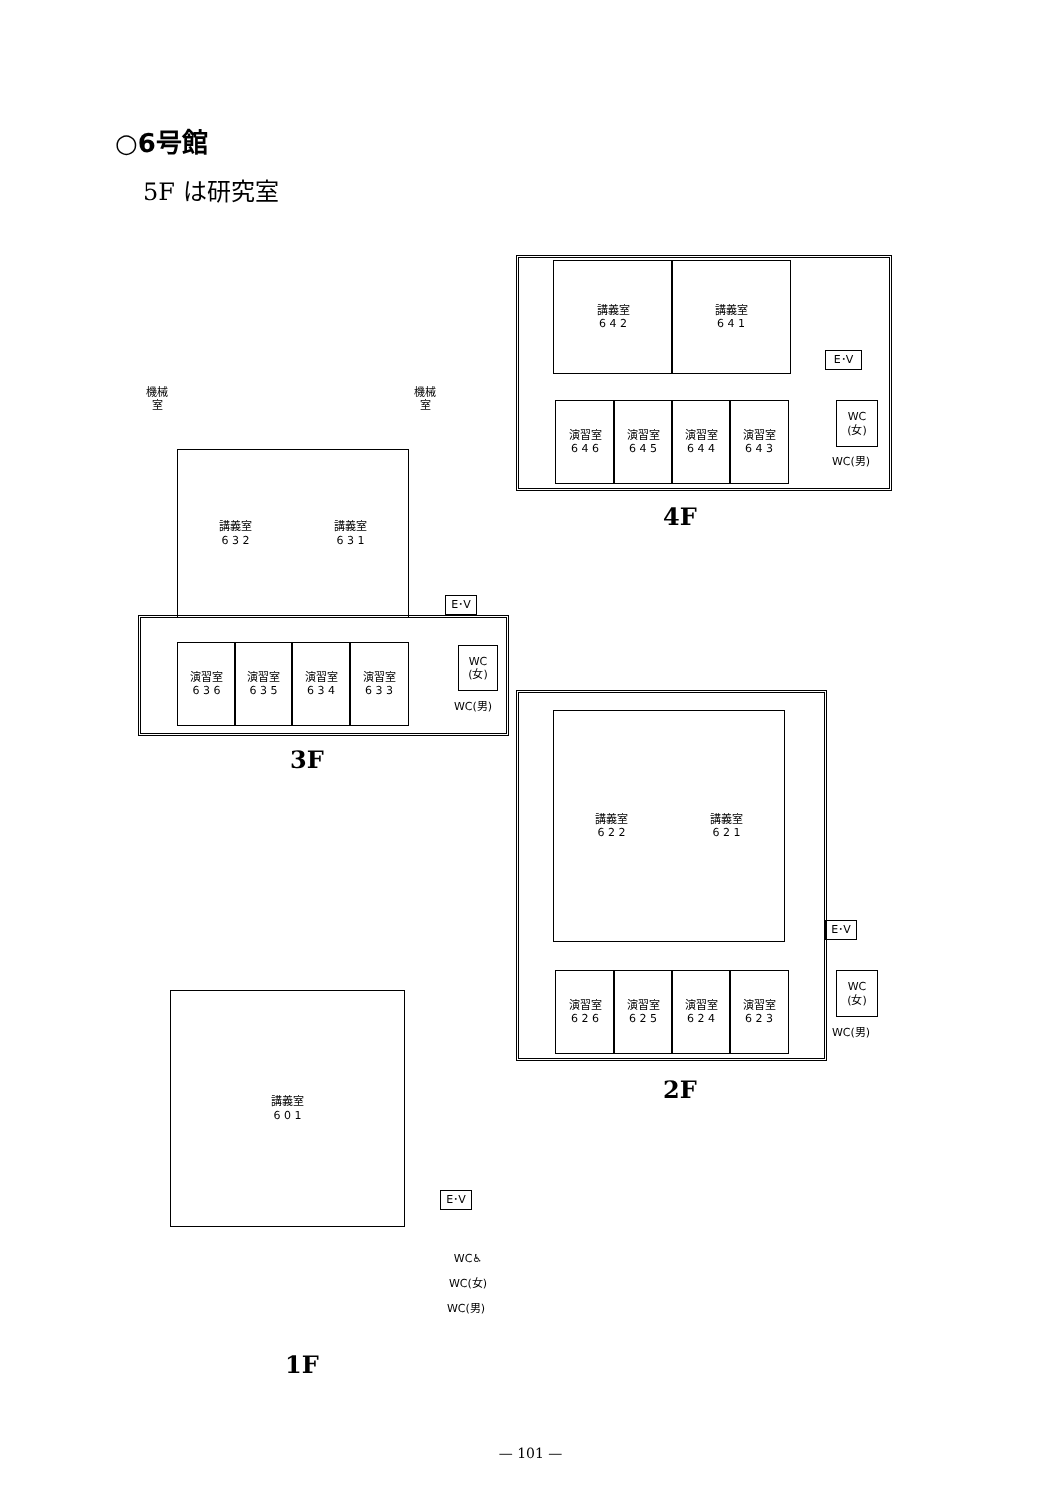○6号館
5F は研究室
講義室
6 4 2
講義室
6 4 1
E･V
演習室
6 4 6
演習室
6 4 5
演習室
6 4 4
演習室
6 4 3
WC
(女)
WC(男)
4F
講義室
6 3 2
講義室
6 3 1
機械室
機械室
E･V
演習室
6 3 6
演習室
6 3 5
演習室
6 3 4
演習室
6 3 3
WC
(女)
WC(男)
3F
講義室
6 2 2
講義室
6 2 1
E･V
演習室
6 2 6
演習室
6 2 5
演習室
6 2 4
演習室
6 2 3
WC
(女)
WC(男)
2F
講義室
6 0 1
E･V
WC♿
WC(女)
WC(男)
1F
— 101 —